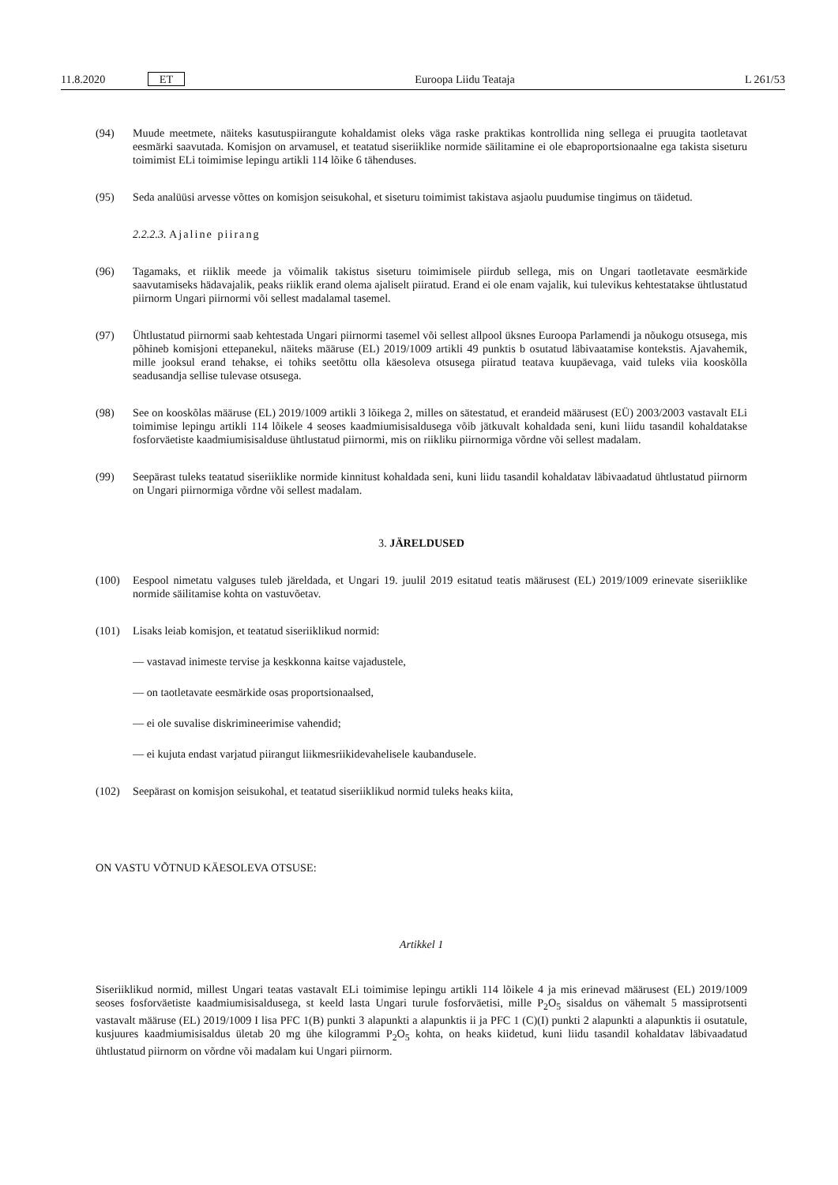11.8.2020 ET Euroopa Liidu Teataja L 261/53
(94) Muude meetmete, näiteks kasutuspiirangute kohaldamist oleks väga raske praktikas kontrollida ning sellega ei pruugita taotletavat eesmärki saavutada. Komisjon on arvamusel, et teatatud siseriiklike normide säilitamine ei ole ebaproportsionaalne ega takista siseturu toimimist ELi toimimise lepingu artikli 114 lõike 6 tähenduses.
(95) Seda analüüsi arvesse võttes on komisjon seisukohal, et siseturu toimimist takistava asjaolu puudumise tingimus on täidetud.
2.2.2.3. Ajaline piirang
(96) Tagamaks, et riiklik meede ja võimalik takistus siseturu toimimisele piirdub sellega, mis on Ungari taotletavate eesmärkide saavutamiseks hädavajalik, peaks riiklik erand olema ajaliselt piiratud. Erand ei ole enam vajalik, kui tulevikus kehtestatakse ühtlustatud piirnorm Ungari piirnormi või sellest madalamal tasemel.
(97) Ühtlustatud piirnormi saab kehtestada Ungari piirnormi tasemel või sellest allpool üksnes Euroopa Parlamendi ja nõukogu otsusega, mis põhineb komisjoni ettepanekul, näiteks määruse (EL) 2019/1009 artikli 49 punktis b osutatud läbivaatamise kontekstis. Ajavahemik, mille jooksul erand tehakse, ei tohiks seetõttu olla käesoleva otsusega piiratud teatava kuupäevaga, vaid tuleks viia kooskõlla seadusandja sellise tulevase otsusega.
(98) See on kooskõlas määruse (EL) 2019/1009 artikli 3 lõikega 2, milles on sätestatud, et erandeid määrusest (EÜ) 2003/2003 vastavalt ELi toimimise lepingu artikli 114 lõikele 4 seoses kaadmiumisisaldusega võib jätkuvalt kohaldada seni, kuni liidu tasandil kohaldatakse fosforväetiste kaadmiumisisalduse ühtlustatud piirnormi, mis on riikliku piirnormiga võrdne või sellest madalam.
(99) Seepärast tuleks teatatud siseriiklike normide kinnitust kohaldada seni, kuni liidu tasandil kohaldatav läbivaadatud ühtlustatud piirnorm on Ungari piirnormiga võrdne või sellest madalam.
3. JÄRELDUSED
(100) Eespool nimetatu valguses tuleb järeldada, et Ungari 19. juulil 2019 esitatud teatis määrusest (EL) 2019/1009 erinevate siseriiklike normide säilitamise kohta on vastuvõetav.
(101) Lisaks leiab komisjon, et teatatud siseriiklikud normid:
— vastavad inimeste tervise ja keskkonna kaitse vajadustele,
— on taotletavate eesmärkide osas proportsionaalsed,
— ei ole suvalise diskrimineerimise vahendid;
— ei kujuta endast varjatud piirangut liikmesriikidevahelisele kaubandusele.
(102) Seepärast on komisjon seisukohal, et teatatud siseriiklikud normid tuleks heaks kiita,
ON VASTU VÕTNUD KÄESOLEVA OTSUSE:
Artikkel 1
Siseriiklikud normid, millest Ungari teatas vastavalt ELi toimimise lepingu artikli 114 lõikele 4 ja mis erinevad määrusest (EL) 2019/1009 seoses fosforväetiste kaadmiumisisaldusega, st keeld lasta Ungari turule fosforväetisi, mille P<sub>2</sub>O<sub>5</sub> sisaldus on vähemalt 5 massiprotsenti vastavalt määruse (EL) 2019/1009 I lisa PFC 1(B) punkti 3 alapunkti a alapunktis ii ja PFC 1 (C)(I) punkti 2 alapunkti a alapunktis ii osutatule, kusjuures kaadmiumisisaldus ületab 20 mg ühe kilogrammi P<sub>2</sub>O<sub>5</sub> kohta, on heaks kiidetud, kuni liidu tasandil kohaldatav läbivaadatud ühtlustatud piirnorm on võrdne või madalam kui Ungari piirnorm.